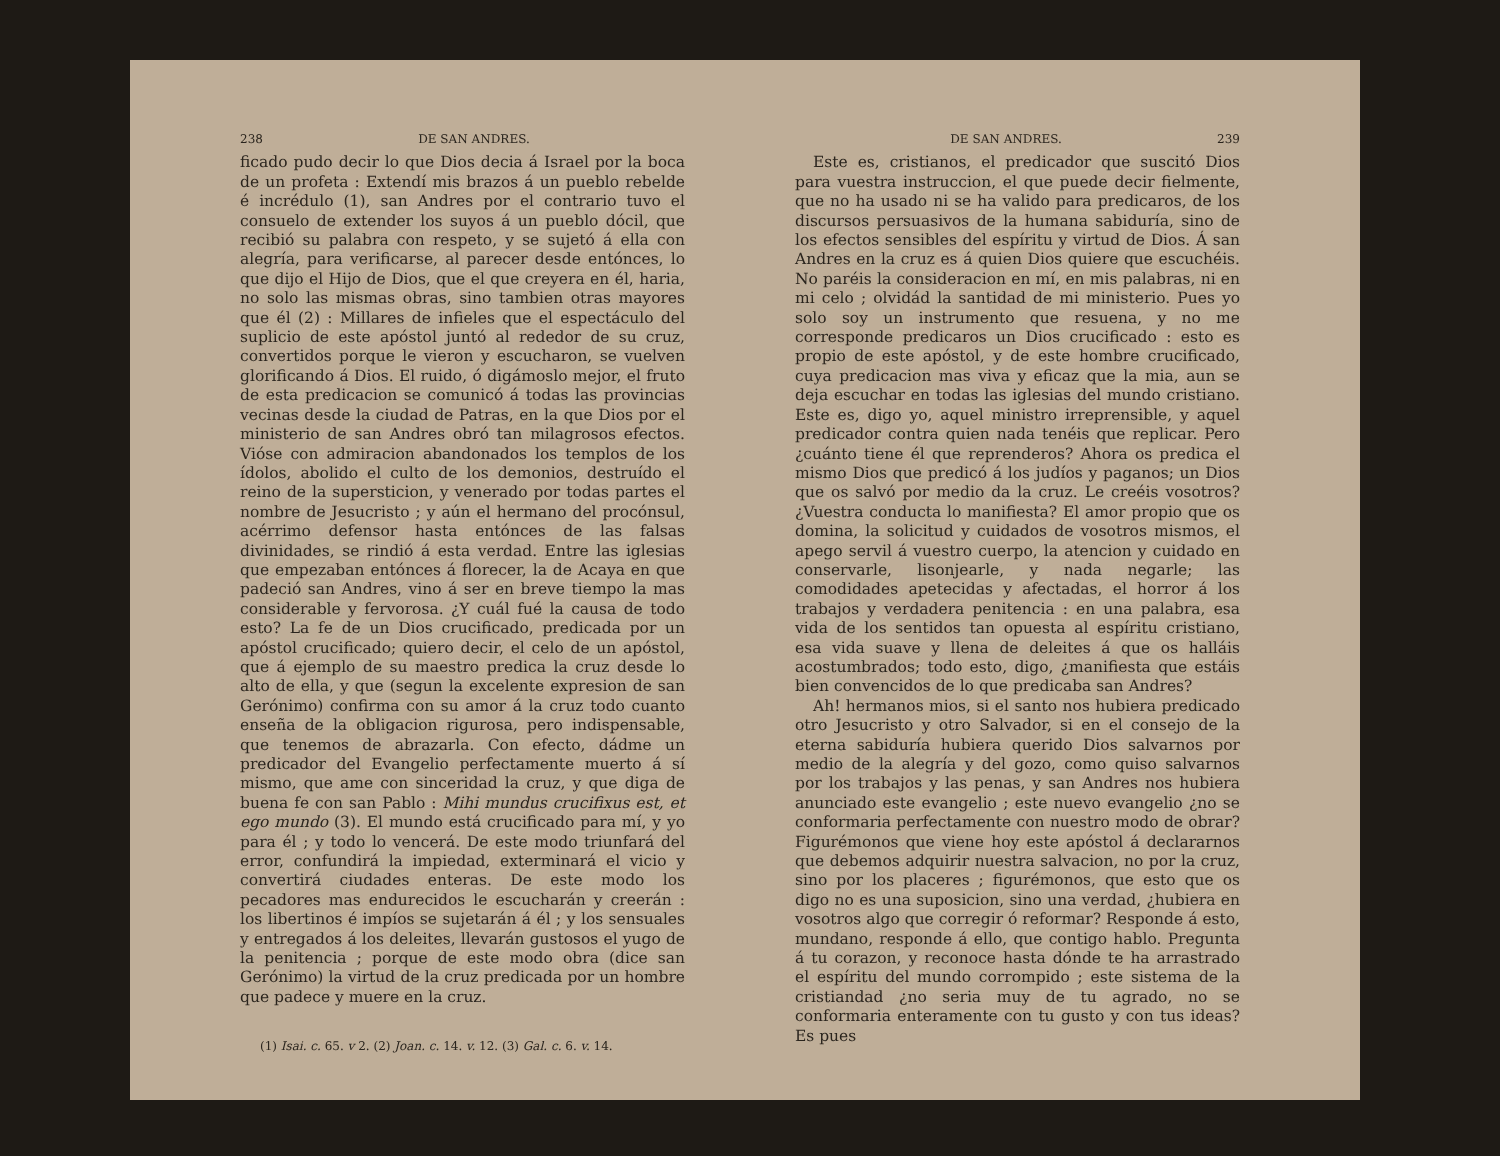238 DE SAN ANDRES.
ficado pudo decir lo que Dios decia á Israel por la boca de un profeta : Extendí mis brazos á un pueblo rebelde é incrédulo (1), san Andres por el contrario tuvo el consuelo de extender los suyos á un pueblo dócil, que recibió su palabra con respeto, y se sujetó á ella con alegría, para verificarse, al parecer desde entónces, lo que dijo el Hijo de Dios, que el que creyera en él, haria, no solo las mismas obras, sino tambien otras mayores que él (2) : Millares de infieles que el espectáculo del suplicio de este apóstol juntó al rededor de su cruz, convertidos porque le vieron y escucharon, se vuelven glorificando á Dios. El ruido, ó digámoslo mejor, el fruto de esta predicacion se comunicó á todas las provincias vecinas desde la ciudad de Patras, en la que Dios por el ministerio de san Andres obró tan milagrosos efectos. Vióse con admiracion abandonados los templos de los ídolos, abolido el culto de los demonios, destruído el reino de la supersticion, y venerado por todas partes el nombre de Jesucristo ; y aún el hermano del procónsul, acérrimo defensor hasta entónces de las falsas divinidades, se rindió á esta verdad. Entre las iglesias que empezaban entónces á florecer, la de Acaya en que padeció san Andres, vino á ser en breve tiempo la mas considerable y fervorosa. ¿Y cuál fué la causa de todo esto? La fe de un Dios crucificado, predicada por un apóstol crucificado; quiero decir, el celo de un apóstol, que á ejemplo de su maestro predica la cruz desde lo alto de ella, y que (segun la excelente expresion de san Gerónimo) confirma con su amor á la cruz todo cuanto enseña de la obligacion rigurosa, pero indispensable, que tenemos de abrazarla. Con efecto, dádme un predicador del Evangelio perfectamente muerto á sí mismo, que ame con sinceridad la cruz, y que diga de buena fe con san Pablo : Mihi mundus crucifixus est, et ego mundo (3). El mundo está crucificado para mí, y yo para él ; y todo lo vencerá. De este modo triunfará del error, confundirá la impiedad, exterminará el vicio y convertirá ciudades enteras. De este modo los pecadores mas endurecidos le escucharán y creerán : los libertinos é impíos se sujetarán á él ; y los sensuales y entregados á los deleites, llevarán gustosos el yugo de la penitencia ; porque de este modo obra (dice san Gerónimo) la virtud de la cruz predicada por un hombre que padece y muere en la cruz.
(1) Isai. c. 65. v 2. (2) Joan. c. 14. v. 12. (3) Gal. c. 6. v. 14.
DE SAN ANDRES. 239
Este es, cristianos, el predicador que suscitó Dios para vuestra instruccion, el que puede decir fielmente, que no ha usado ni se ha valido para predicaros, de los discursos persuasivos de la humana sabiduría, sino de los efectos sensibles del espíritu y virtud de Dios. Á san Andres en la cruz es á quien Dios quiere que escuchéis. No paréis la consideracion en mí, en mis palabras, ni en mi celo ; olvidád la santidad de mi ministerio. Pues yo solo soy un instrumento que resuena, y no me corresponde predicaros un Dios crucificado : esto es propio de este apóstol, y de este hombre crucificado, cuya predicacion mas viva y eficaz que la mia, aun se deja escuchar en todas las iglesias del mundo cristiano. Este es, digo yo, aquel ministro irreprensible, y aquel predicador contra quien nada tenéis que replicar. Pero ¿cuánto tiene él que reprenderos? Ahora os predica el mismo Dios que predicó á los judíos y paganos; un Dios que os salvó por medio da la cruz. Le creéis vosotros? ¿Vuestra conducta lo manifiesta? El amor propio que os domina, la solicitud y cuidados de vosotros mismos, el apego servil á vuestro cuerpo, la atencion y cuidado en conservarle, lisonjearle, y nada negarle; las comodidades apetecidas y afectadas, el horror á los trabajos y verdadera penitencia : en una palabra, esa vida de los sentidos tan opuesta al espíritu cristiano, esa vida suave y llena de deleites á que os halláis acostumbrados; todo esto, digo, ¿manifiesta que estáis bien convencidos de lo que predicaba san Andres?
Ah! hermanos mios, si el santo nos hubiera predicado otro Jesucristo y otro Salvador, si en el consejo de la eterna sabiduría hubiera querido Dios salvarnos por medio de la alegría y del gozo, como quiso salvarnos por los trabajos y las penas, y san Andres nos hubiera anunciado este evangelio ; este nuevo evangelio ¿no se conformaria perfectamente con nuestro modo de obrar? Figurémonos que viene hoy este apóstol á declararnos que debemos adquirir nuestra salvacion, no por la cruz, sino por los placeres ; figurémonos, que esto que os digo no es una suposicion, sino una verdad, ¿hubiera en vosotros algo que corregir ó reformar? Responde á esto, mundano, responde á ello, que contigo hablo. Pregunta á tu corazon, y reconoce hasta dónde te ha arrastrado el espíritu del mundo corrompido ; este sistema de la cristiandad ¿no seria muy de tu agrado, no se conformaria enteramente con tu gusto y con tus ideas? Es pues